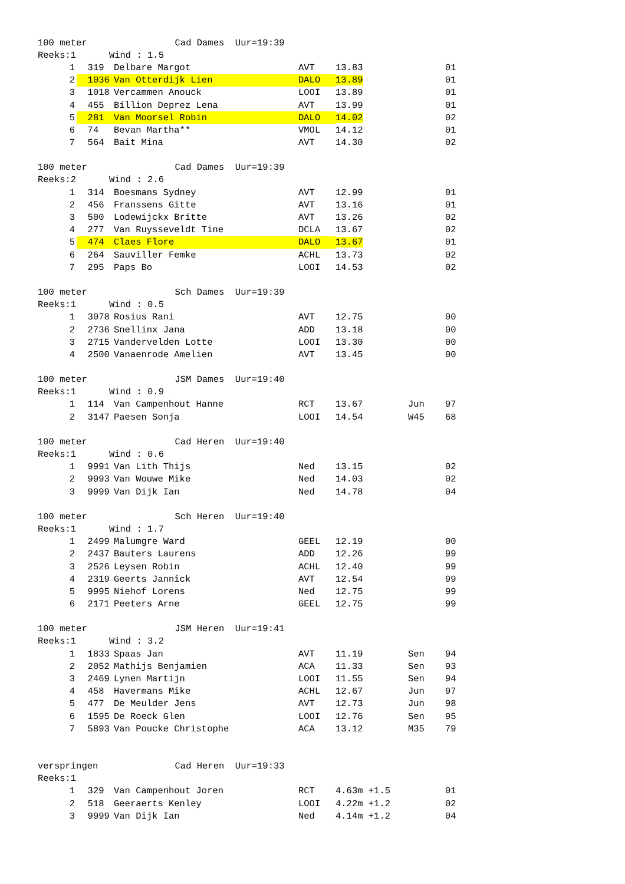| 100 meter Cad Dames Uur=19:39 | | | | | | | |
| Reeks:1 Wind : 1.5 | | | | | | | |
| | 1 | 319 | Delbare Margot | AVT | 13.83 | | 01 |
| | 2 | 1036 | Van Otterdijk Lien | DALO | 13.89 | | 01 |
| | 3 | 1018 | Vercammen Anouck | LOOI | 13.89 | | 01 |
| | 4 | 455 | Billion Deprez Lena | AVT | 13.99 | | 01 |
| | 5 | 281 | Van Moorsel Robin | DALO | 14.02 | | 02 |
| | 6 | 74 | Bevan Martha** | VMOL | 14.12 | | 01 |
| | 7 | 564 | Bait Mina | AVT | 14.30 | | 02 |
| 100 meter Cad Dames Uur=19:39 | | | | | | | |
| Reeks:2 Wind : 2.6 | | | | | | | |
| | 1 | 314 | Boesmans Sydney | AVT | 12.99 | | 01 |
| | 2 | 456 | Franssens Gitte | AVT | 13.16 | | 01 |
| | 3 | 500 | Lodewijckx Britte | AVT | 13.26 | | 02 |
| | 4 | 277 | Van Ruysseveldt Tine | DCLA | 13.67 | | 02 |
| | 5 | 474 | Claes Flore | DALO | 13.67 | | 01 |
| | 6 | 264 | Sauviller Femke | ACHL | 13.73 | | 02 |
| | 7 | 295 | Paps Bo | LOOI | 14.53 | | 02 |
| 100 meter Sch Dames Uur=19:39 | | | | | | | |
| Reeks:1 Wind : 0.5 | | | | | | | |
| | 1 | 3078 | Rosius Rani | AVT | 12.75 | | 00 |
| | 2 | 2736 | Snellinx Jana | ADD | 13.18 | | 00 |
| | 3 | 2715 | Vandervelden Lotte | LOOI | 13.30 | | 00 |
| | 4 | 2500 | Vanaenrode Amelien | AVT | 13.45 | | 00 |
| 100 meter JSM Dames Uur=19:40 | | | | | | | |
| Reeks:1 Wind : 0.9 | | | | | | | |
| | 1 | 114 | Van Campenhout Hanne | RCT | 13.67 | Jun | 97 |
| | 2 | 3147 | Paesen Sonja | LOOI | 14.54 | W45 | 68 |
| 100 meter Cad Heren Uur=19:40 | | | | | | | |
| Reeks:1 Wind : 0.6 | | | | | | | |
| | 1 | 9991 | Van Lith Thijs | Ned | 13.15 | | 02 |
| | 2 | 9993 | Van Wouwe Mike | Ned | 14.03 | | 02 |
| | 3 | 9999 | Van Dijk Ian | Ned | 14.78 | | 04 |
| 100 meter Sch Heren Uur=19:40 | | | | | | | |
| Reeks:1 Wind : 1.7 | | | | | | | |
| | 1 | 2499 | Malumgre Ward | GEEL | 12.19 | | 00 |
| | 2 | 2437 | Bauters Laurens | ADD | 12.26 | | 99 |
| | 3 | 2526 | Leysen Robin | ACHL | 12.40 | | 99 |
| | 4 | 2319 | Geerts Jannick | AVT | 12.54 | | 99 |
| | 5 | 9995 | Niehof Lorens | Ned | 12.75 | | 99 |
| | 6 | 2171 | Peeters Arne | GEEL | 12.75 | | 99 |
| 100 meter JSM Heren Uur=19:41 | | | | | | | |
| Reeks:1 Wind : 3.2 | | | | | | | |
| | 1 | 1833 | Spaas Jan | AVT | 11.19 | Sen | 94 |
| | 2 | 2052 | Mathijs Benjamien | ACA | 11.33 | Sen | 93 |
| | 3 | 2469 | Lynen Martijn | LOOI | 11.55 | Sen | 94 |
| | 4 | 458 | Havermans Mike | ACHL | 12.67 | Jun | 97 |
| | 5 | 477 | De Meulder Jens | AVT | 12.73 | Jun | 98 |
| | 6 | 1595 | De Roeck Glen | LOOI | 12.76 | Sen | 95 |
| | 7 | 5893 | Van Poucke Christophe | ACA | 13.12 | M35 | 79 |
| verspringen Cad Heren Uur=19:33 | | | | | | | |
| Reeks:1 | | | | | | | |
| | 1 | 329 | Van Campenhout Joren | RCT | 4.63m +1.5 | | 01 |
| | 2 | 518 | Geeraerts Kenley | LOOI | 4.22m +1.2 | | 02 |
| | 3 | 9999 | Van Dijk Ian | Ned | 4.14m +1.2 | | 04 |